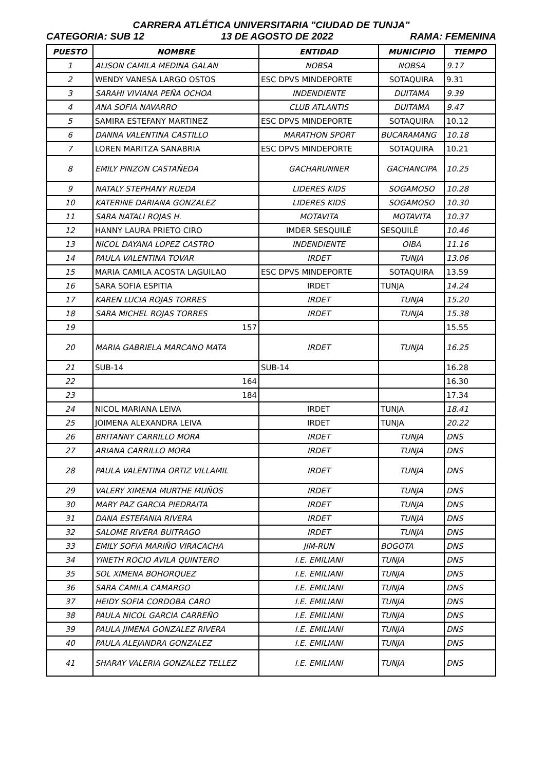CARRERA ATLÉTICA UNIVERSITARIA "CIUDAD DE TUNJA"
CATEGORIA: SUB 12 13 DE AGOSTO DE 2022 RAMA: FEMENINA
| PUESTO | NOMBRE | ENTIDAD | MUNICIPIO | TIEMPO |
| --- | --- | --- | --- | --- |
| 1 | ALISON CAMILA MEDINA GALAN | NOBSA | NOBSA | 9.17 |
| 2 | WENDY VANESA LARGO OSTOS | ESC DPVS MINDEPORTE | SOTAQUIRA | 9.31 |
| 3 | SARAHI VIVIANA PEÑA OCHOA | INDENDIENTE | DUITAMA | 9.39 |
| 4 | ANA SOFIA NAVARRO | CLUB ATLANTIS | DUITAMA | 9.47 |
| 5 | SAMIRA ESTEFANY MARTINEZ | ESC DPVS MINDEPORTE | SOTAQUIRA | 10.12 |
| 6 | DANNA VALENTINA CASTILLO | MARATHON SPORT | BUCARAMANG | 10.18 |
| 7 | LOREN MARITZA SANABRIA | ESC DPVS MINDEPORTE | SOTAQUIRA | 10.21 |
| 8 | EMILY PINZON CASTAÑEDA | GACHARUNNER | GACHANCIPA | 10.25 |
| 9 | NATALY STEPHANY RUEDA | LIDERES KIDS | SOGAMOSO | 10.28 |
| 10 | KATERINE DARIANA GONZALEZ | LIDERES KIDS | SOGAMOSO | 10.30 |
| 11 | SARA NATALI ROJAS H. | MOTAVITA | MOTAVITA | 10.37 |
| 12 | HANNY LAURA PRIETO CIRO | IMDER SESQUILÉ | SESQUILÉ | 10.46 |
| 13 | NICOL DAYANA LOPEZ CASTRO | INDENDIENTE | OIBA | 11.16 |
| 14 | PAULA VALENTINA TOVAR | IRDET | TUNJA | 13.06 |
| 15 | MARIA CAMILA ACOSTA LAGUILAO | ESC DPVS MINDEPORTE | SOTAQUIRA | 13.59 |
| 16 | SARA SOFIA ESPITIA | IRDET | TUNJA | 14.24 |
| 17 | KAREN LUCIA ROJAS TORRES | IRDET | TUNJA | 15.20 |
| 18 | SARA MICHEL ROJAS TORRES | IRDET | TUNJA | 15.38 |
| 19 | 157 | | | 15.55 |
| 20 | MARIA GABRIELA MARCANO MATA | IRDET | TUNJA | 16.25 |
| 21 | SUB-14 | SUB-14 | | 16.28 |
| 22 | 164 | | | 16.30 |
| 23 | 184 | | | 17.34 |
| 24 | NICOL MARIANA LEIVA | IRDET | TUNJA | 18.41 |
| 25 | JOIMENA ALEXANDRA LEIVA | IRDET | TUNJA | 20.22 |
| 26 | BRITANNY CARRILLO MORA | IRDET | TUNJA | DNS |
| 27 | ARIANA CARRILLO MORA | IRDET | TUNJA | DNS |
| 28 | PAULA VALENTINA ORTIZ VILLAMIL | IRDET | TUNJA | DNS |
| 29 | VALERY XIMENA MURTHE MUÑOS | IRDET | TUNJA | DNS |
| 30 | MARY PAZ GARCIA PIEDRAITA | IRDET | TUNJA | DNS |
| 31 | DANA ESTEFANIA RIVERA | IRDET | TUNJA | DNS |
| 32 | SALOME RIVERA BUITRAGO | IRDET | TUNJA | DNS |
| 33 | EMILY SOFIA MARIÑO VIRACACHA | JIM-RUN | BOGOTA | DNS |
| 34 | YINETH ROCIO AVILA QUINTERO | I.E. EMILIANI | TUNJA | DNS |
| 35 | SOL XIMENA BOHORQUEZ | I.E. EMILIANI | TUNJA | DNS |
| 36 | SARA CAMILA CAMARGO | I.E. EMILIANI | TUNJA | DNS |
| 37 | HEIDY SOFIA CORDOBA CARO | I.E. EMILIANI | TUNJA | DNS |
| 38 | PAULA NICOL GARCIA CARREÑO | I.E. EMILIANI | TUNJA | DNS |
| 39 | PAULA JIMENA GONZALEZ RIVERA | I.E. EMILIANI | TUNJA | DNS |
| 40 | PAULA ALEJANDRA GONZALEZ | I.E. EMILIANI | TUNJA | DNS |
| 41 | SHARAY VALERIA GONZALEZ TELLEZ | I.E. EMILIANI | TUNJA | DNS |